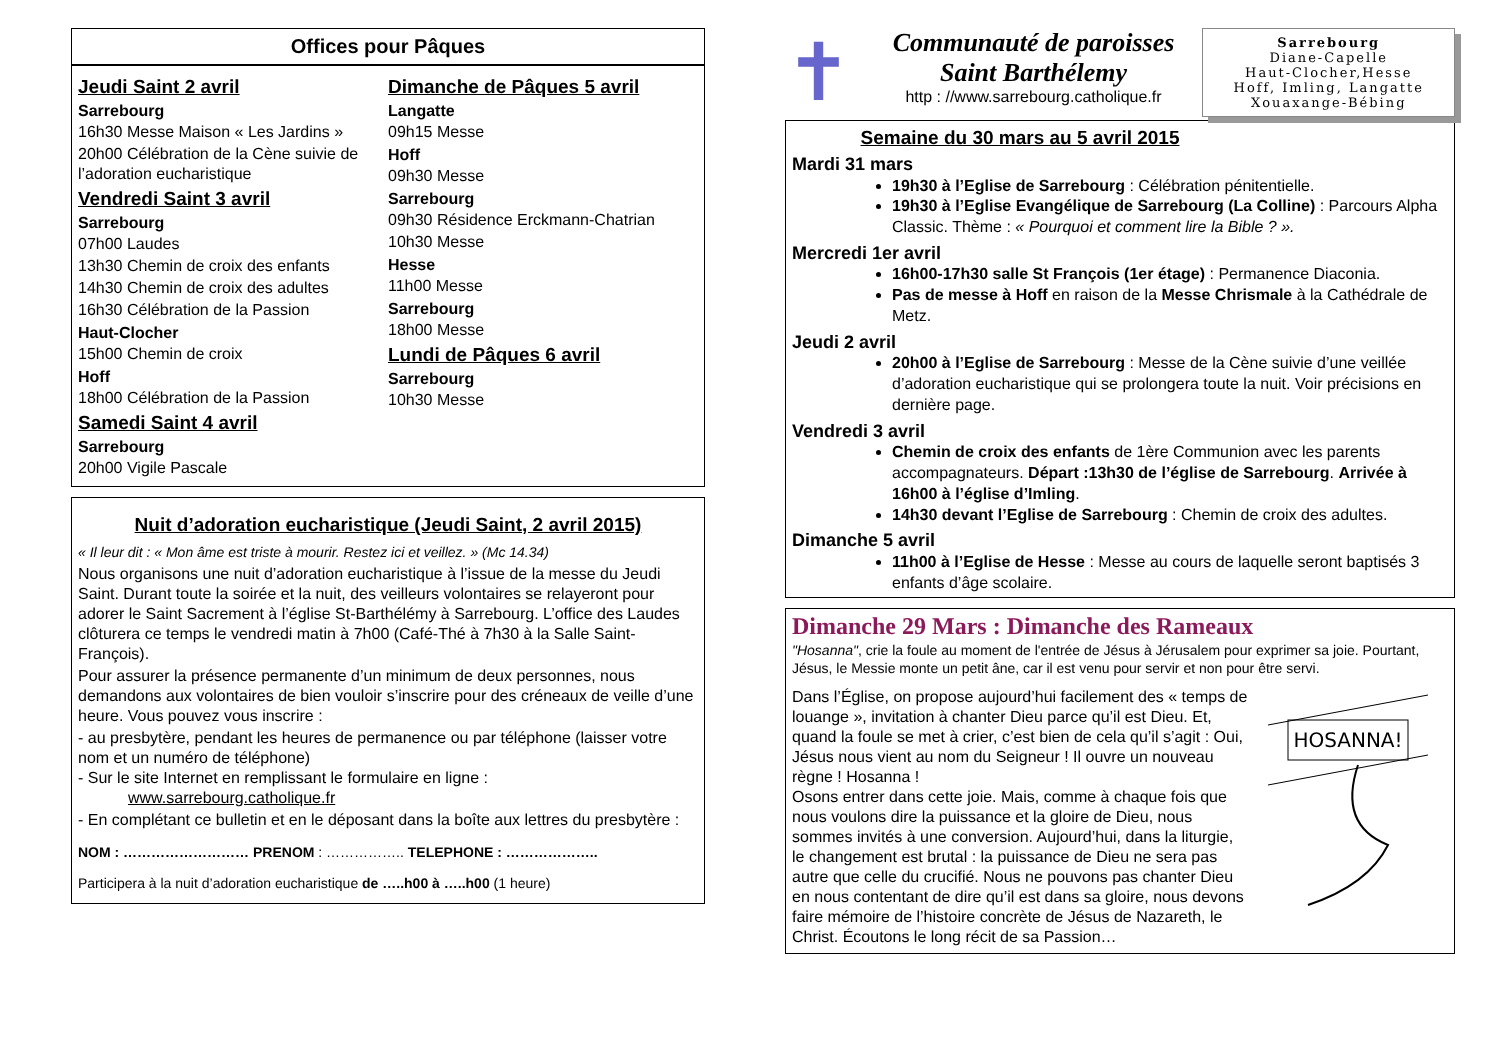Offices pour Pâques
Jeudi Saint 2 avril
Sarrebourg
16h30 Messe Maison « Les Jardins »
20h00 Célébration de la Cène suivie de l’adoration eucharistique
Vendredi Saint 3 avril
Sarrebourg
07h00 Laudes
13h30 Chemin de croix des enfants
14h30 Chemin de croix des adultes
16h30 Célébration de la Passion
Haut-Clocher
15h00 Chemin de croix
Hoff
18h00 Célébration de la Passion
Samedi Saint 4 avril
Sarrebourg
20h00 Vigile Pascale
Dimanche de Pâques 5 avril
Langatte
09h15 Messe
Hoff
09h30 Messe
Sarrebourg
09h30 Résidence Erckmann-Chatrian
10h30 Messe
Hesse
11h00 Messe
Sarrebourg
18h00 Messe
Lundi de Pâques 6 avril
Sarrebourg
10h30 Messe
Nuit d’adoration eucharistique (Jeudi Saint, 2 avril 2015)
« Il leur dit : « Mon âme est triste à mourir. Restez ici et veillez. » (Mc 14.34)
Nous organisons une nuit d’adoration eucharistique à l’issue de la messe du Jeudi Saint. Durant toute la soirée et la nuit, des veilleurs volontaires se relayeront pour adorer le Saint Sacrement à l’église St-Barthélémy à Sarrebourg. L’office des Laudes clôturera ce temps le vendredi matin à 7h00 (Café-Thé à 7h30 à la Salle Saint-François).
Pour assurer la présence permanente d’un minimum de deux personnes, nous demandons aux volontaires de bien vouloir s’inscrire pour des créneaux de veille d’une heure. Vous pouvez vous inscrire :
- au presbytère, pendant les heures de permanence ou par téléphone (laisser votre nom et un numéro de téléphone)
- Sur le site Internet en remplissant le formulaire en ligne :
www.sarrebourg.catholique.fr
- En complétant ce bulletin et en le déposant dans la boîte aux lettres du presbytère :
NOM : ……………………… PRENOM : …………….. TELEPHONE : ………………..
Participera à la nuit d’adoration eucharistique de …..h00 à …..h00 (1 heure)
✝
Communauté de paroisses
Saint Barthélemy
http : //www.sarrebourg.catholique.fr
Sarrebourg
Diane-Capelle
Haut-Clocher,Hesse
Hoff, Imling, Langatte
Xouaxange-Bébing
Semaine du 30 mars au 5 avril 2015
Mardi 31 mars
19h30 à l’Eglise de Sarrebourg : Célébration pénitentielle.
19h30 à l’Eglise Evangélique de Sarrebourg (La Colline) : Parcours Alpha Classic. Thème : « Pourquoi et comment lire la Bible ? ».
Mercredi 1er avril
16h00-17h30 salle St François (1er étage) : Permanence Diaconia.
Pas de messe à Hoff en raison de la Messe Chrismale à la Cathédrale de Metz.
Jeudi 2 avril
20h00 à l’Eglise de Sarrebourg : Messe de la Cène suivie d’une veillée d’adoration eucharistique qui se prolongera toute la nuit. Voir précisions en dernière page.
Vendredi 3 avril
Chemin de croix des enfants de 1ère Communion avec les parents accompagnateurs. Départ :13h30 de l’église de Sarrebourg. Arrivée à 16h00 à l’église d’Imling.
14h30 devant l’Eglise de Sarrebourg : Chemin de croix des adultes.
Dimanche 5 avril
11h00 à l’Eglise de Hesse : Messe au cours de laquelle seront baptisés 3 enfants d’âge scolaire.
Dimanche 29 Mars : Dimanche des Rameaux
"Hosanna", crie la foule au moment de l'entrée de Jésus à Jérusalem pour exprimer sa joie. Pourtant, Jésus, le Messie monte un petit âne, car il est venu pour servir et non pour être servi.
Dans l’Église, on propose aujourd’hui facilement des « temps de louange », invitation à chanter Dieu parce qu’il est Dieu. Et, quand la foule se met à crier, c’est bien de cela qu’il s’agit : Oui, Jésus nous vient au nom du Seigneur ! Il ouvre un nouveau règne ! Hosanna !
Osons entrer dans cette joie. Mais, comme à chaque fois que nous voulons dire la puissance et la gloire de Dieu, nous sommes invités à une conversion. Aujourd’hui, dans la liturgie, le changement est brutal : la puissance de Dieu ne sera pas autre que celle du crucifié. Nous ne pouvons pas chanter Dieu en nous contentant de dire qu’il est dans sa gloire, nous devons faire mémoire de l’histoire concrète de Jésus de Nazareth, le Christ. Écoutons le long récit de sa Passion…
HOSANNA!